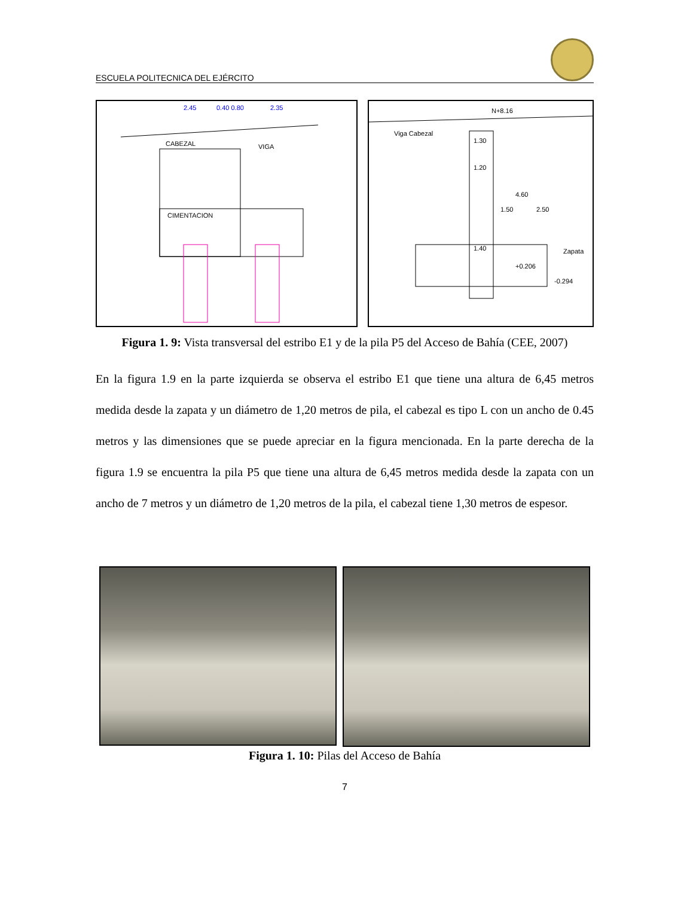ESCUELA POLITECNICA DEL EJÉRCITO
CABEZAL
VIGA
CIMENTACION
2.45
0.40 0.80
2.35
Viga Cabezal
N+8.16
1.30
1.20
4.60
1.50
2.50
1.40
Zapata
+0.206
-0.294
Figura 1. 9: Vista transversal del estribo E1 y de la pila P5 del Acceso de Bahía (CEE, 2007)
En la figura 1.9 en la parte izquierda se observa el estribo E1 que tiene una altura de 6,45 metros medida desde la zapata y un diámetro de 1,20 metros de pila, el cabezal es tipo L con un ancho de 0.45 metros y las dimensiones que se puede apreciar en la figura mencionada. En la parte derecha de la figura 1.9 se encuentra la pila P5 que tiene una altura de 6,45 metros medida desde la zapata con un ancho de 7 metros y un diámetro de 1,20 metros de la pila, el cabezal tiene 1,30 metros de espesor.
Figura 1. 10: Pilas del Acceso de Bahía
7